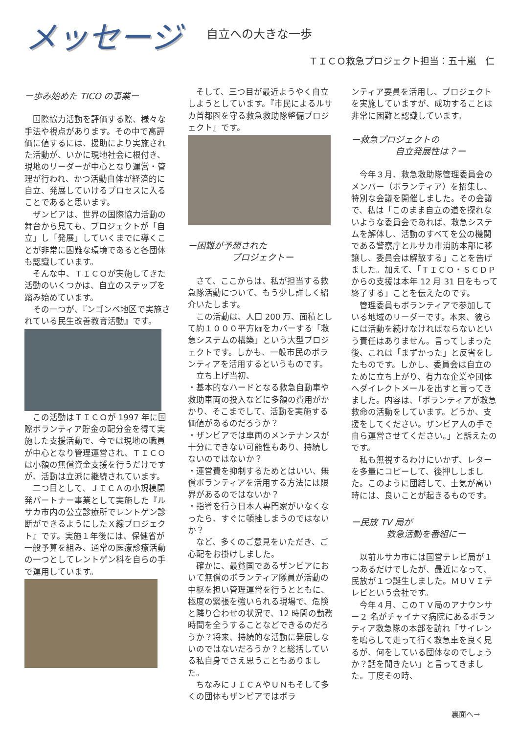メッセージ
自立への大きな一歩
ＴＩＣＯ救急プロジェクト担当：五十嵐　仁
ー歩み始めた TICO の事業ー
国際協力活動を評価する際、様々な手法や視点があります。その中で高評価に値するには、援助により実施された活動が、いかに現地社会に根付き、現地のリーダーが中心となり運営・管理が行われ、かつ活動自体が経済的に自立、発展していけるプロセスに入ることであると思います。
ザンビアは、世界の国際協力活動の舞台から見ても、プロジェクトが「自立」し「発展」していくまでに導くことが非常に困難な環境であると各団体も認識しています。
そんな中、ＴＩＣＯが実施してきた活動のいくつかは、自立のステップを踏み始めています。
その一つが、『ンゴンベ地区で実施されている民生改善教育活動』です。
この活動はＴＩＣＯが 1997 年に国際ボランティア貯金の配分金を得て実施した支援活動で、今では現地の職員が中心となり管理運営され、ＴＩＣＯは小額の無償資金支援を行うだけですが、活動は立派に継続されています。
二つ目として、ＪＩＣＡの小規模開発パートナー事業として実施した『ルサカ市内の公立診療所でレントゲン診断ができるようにしたＸ線プロジェクト』です。実施１年後には、保健省が一般予算を組み、通常の医療診療活動の一つとしてレントゲン科を自らの手で運用しています。
そして、三つ目が最近ようやく自立しようとしています。『市民によるルサカ首都圏を守る救急救助隊整備プロジェクト』です。
ー困難が予想された
　　　　　プロジェクトー
さて、ここからは、私が担当する救急隊活動について、もう少し詳しく紹介いたします。
この活動は、人口 200 万、面積として約１０００平方㎞をカバーする「救急システムの構築」という大型プロジェクトです。しかも、一般市民のボランティアを活用するというものです。
立ち上げ当初、
・基本的なハードとなる救急自動車や救助車両の投入などに多額の費用がかかり、そこまでして、活動を実施する価値があるのだろうか？
・ザンビアでは車両のメンテナンスが十分にできない可能性もあり、持続しないのではないか？
・運営費を抑制するためとはいい、無償ボランティアを活用する方法には限界があるのではないか？
・指導を行う日本人専門家がいなくなったら、すぐに頓挫しまうのではないか？
など、多くのご意見をいただき、ご心配をお掛けしました。
確かに、最貧国であるザンビアにおいて無償のボランティア隊員が活動の中枢を担い管理運営を行うとともに、極度の緊張を強いられる現場で、危険と隣り合わせの状況で、12 時間の勤務時間を全うすることなどできるのだろうか？将来、持続的な活動に発展しないのではないだろうか？と総括している私自身でさえ思うこともありました。
ちなみにＪＩＣＡやＵＮもそして多くの団体もザンビアではボラ
ンティア要員を活用し、プロジェクトを実施していますが、成功することは非常に困難と認識しています。
ー救急プロジェクトの
　　　　　自立発展性は？ー
今年３月、救急救助隊管理委員会のメンバー（ボランティア）を招集し、特別な会議を開催しました。その会議で、私は「このまま自立の道を探れないような委員会であれば、救急システムを解体し、活動のすべてを公の機関である警察庁とルサカ市消防本部に移譲し、委員会は解散する」ことを告げました。加えて、「ＴＩＣＯ・ＳＣＤＰからの支援は本年 12 月 31 日をもって終了する」ことを伝えたのです。
管理委員もボランティアで参加している地域のリーダーです。本来、彼らには活動を続けなければならないという責任はありません。言ってしまった後、これは「まずかった」と反省をしたものです。しかし、委員会は自立のために立ち上がり、有力な企業や団体へダイレクトメールを出すと言ってきました。内容は、「ボランティアが救急救命の活動をしています。どうか、支援をしてください。ザンビア人の手で自ら運営させてください。」と訴えたのです。
私も無視するわけにいかず、レターを多量にコピーして、後押ししました。このように団結して、士気が高い時には、良いことが起きるものです。
ー民放 TV 局が
　　　　救急活動を番組にー
以前ルサカ市には国営テレビ局が１つあるだけでしたが、最近になって、民放が１つ誕生しました。ＭＵＶＩテレビという会社です。
今年４月、このＴＶ局のアナウンサー２ 名がチャイナマ病院にあるボランティア救急隊の本部を訪れ「サイレンを鳴らして走って行く救急車を良く見るが、何をしている団体なのでしょうか？話を聞きたい」と言ってきました。丁度その時、
裏面へ→